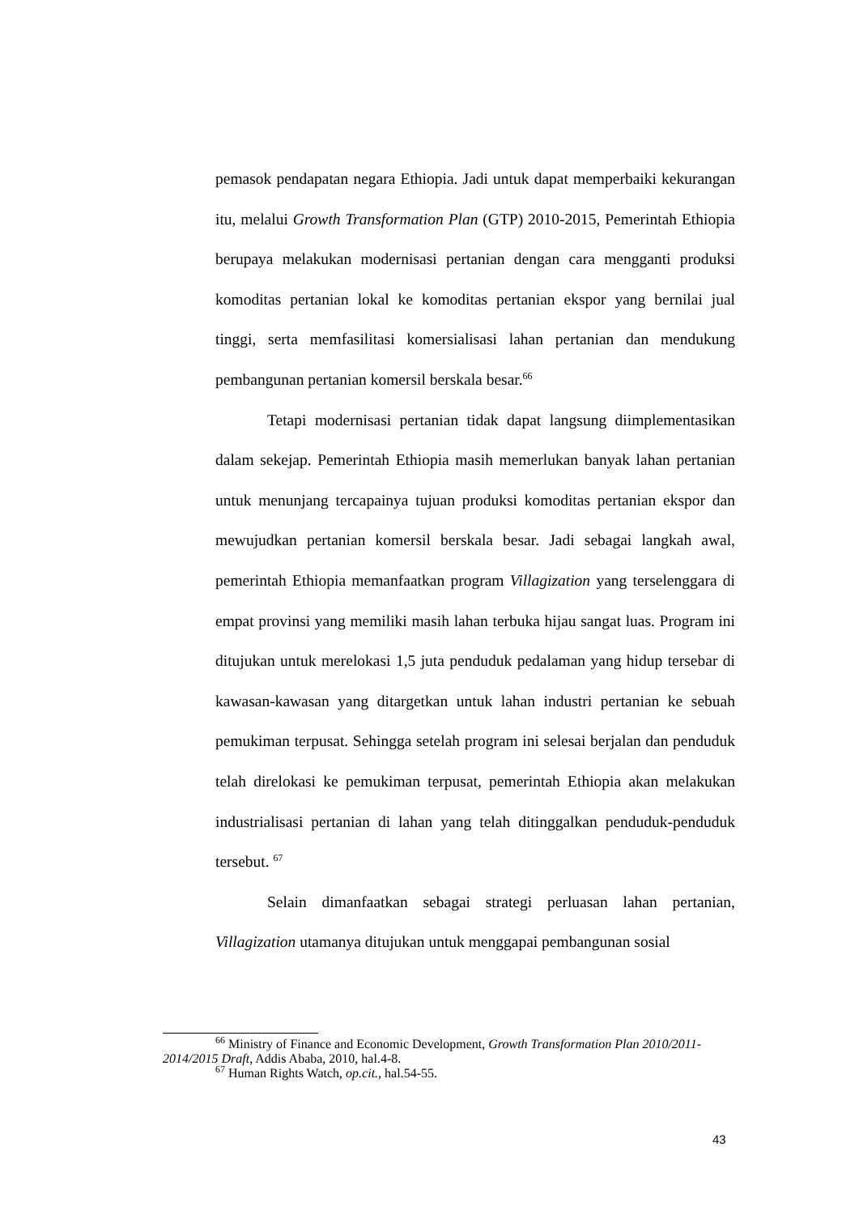pemasok pendapatan negara Ethiopia. Jadi untuk dapat memperbaiki kekurangan itu, melalui Growth Transformation Plan (GTP) 2010-2015, Pemerintah Ethiopia berupaya melakukan modernisasi pertanian dengan cara mengganti produksi komoditas pertanian lokal ke komoditas pertanian ekspor yang bernilai jual tinggi, serta memfasilitasi komersialisasi lahan pertanian dan mendukung pembangunan pertanian komersil berskala besar.<sup>66</sup>
Tetapi modernisasi pertanian tidak dapat langsung diimplementasikan dalam sekejap. Pemerintah Ethiopia masih memerlukan banyak lahan pertanian untuk menunjang tercapainya tujuan produksi komoditas pertanian ekspor dan mewujudkan pertanian komersil berskala besar. Jadi sebagai langkah awal, pemerintah Ethiopia memanfaatkan program Villagization yang terselenggara di empat provinsi yang memiliki masih lahan terbuka hijau sangat luas. Program ini ditujukan untuk merelokasi 1,5 juta penduduk pedalaman yang hidup tersebar di kawasan-kawasan yang ditargetkan untuk lahan industri pertanian ke sebuah pemukiman terpusat. Sehingga setelah program ini selesai berjalan dan penduduk telah direlokasi ke pemukiman terpusat, pemerintah Ethiopia akan melakukan industrialisasi pertanian di lahan yang telah ditinggalkan penduduk-penduduk tersebut. <sup>67</sup>
Selain dimanfaatkan sebagai strategi perluasan lahan pertanian, Villagization utamanya ditujukan untuk menggapai pembangunan sosial
<sup>66</sup> Ministry of Finance and Economic Development, Growth Transformation Plan 2010/2011-2014/2015 Draft, Addis Ababa, 2010, hal.4-8.
<sup>67</sup> Human Rights Watch, op.cit., hal.54-55.
43